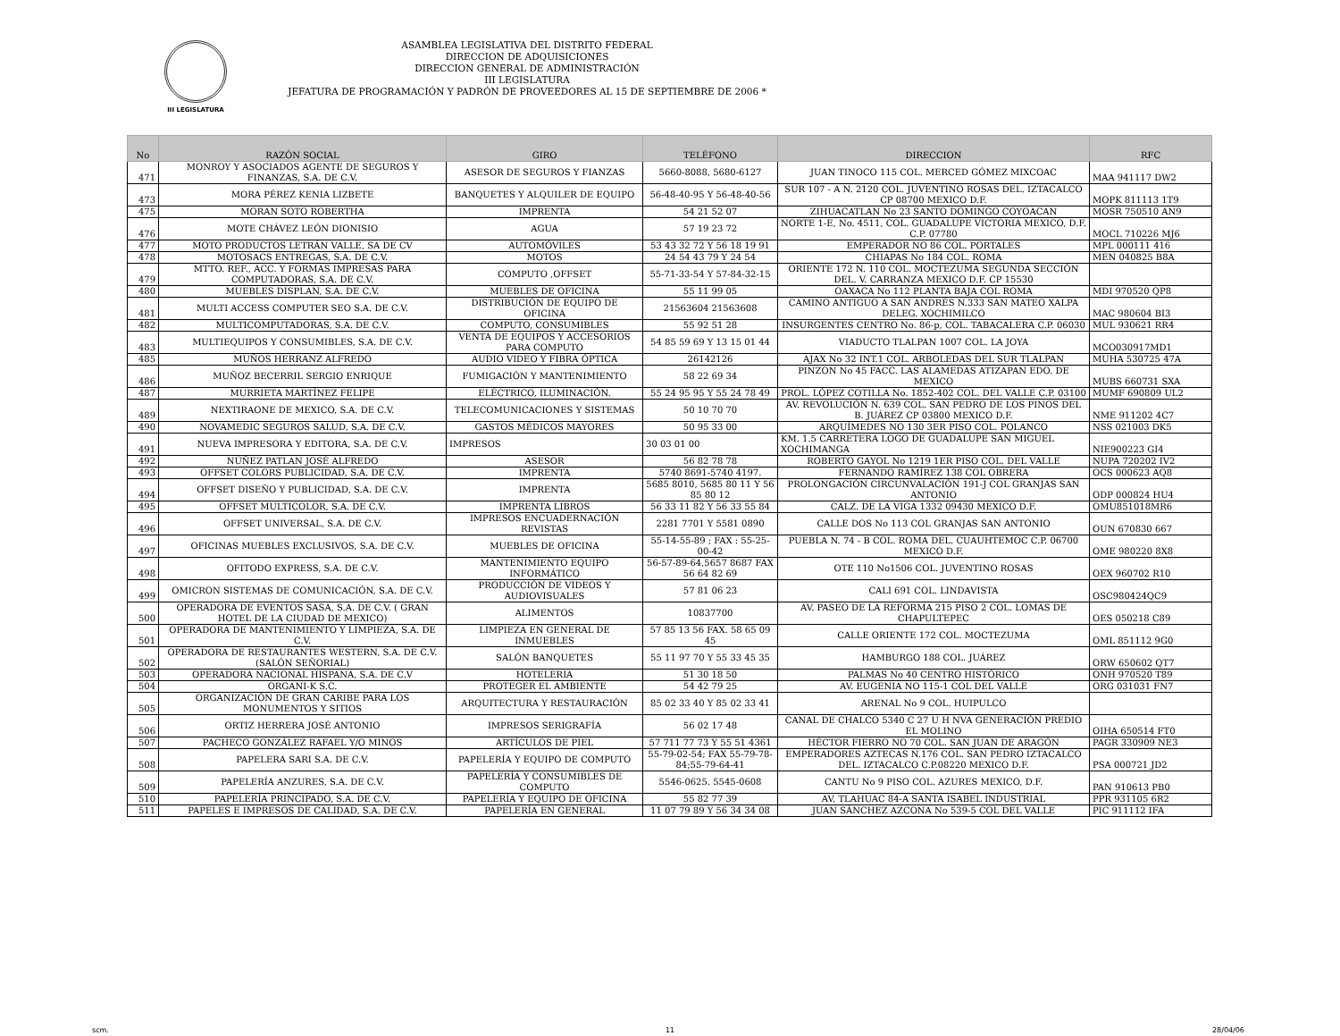III LEGISLATURA
ASAMBLEA LEGISLATIVA DEL DISTRITO FEDERAL
DIRECCION DE ADQUISICIONES
DIRECCION GENERAL DE ADMINISTRACIÓN
III LEGISLATURA
JEFATURA DE PROGRAMACIÓN Y PADRÓN DE PROVEEDORES AL 15 DE SEPTIEMBRE DE 2006 *
| No | RAZÓN SOCIAL | GIRO | TELÉFONO | DIRECCION | RFC |
| --- | --- | --- | --- | --- | --- |
| 471 | MONROY Y ASOCIADOS AGENTE DE SEGUROS Y FINANZAS, S.A. DE C.V. | ASESOR DE SEGUROS Y FIANZAS | 5660-8088, 5680-6127 | JUAN TINOCO 115 COL. MERCED GÓMEZ MIXCOAC | MAA 941117 DW2 |
| 473 | MORA PÉREZ KENIA LIZBETE | BANQUETES Y ALQUILER DE EQUIPO | 56-48-40-95 Y 56-48-40-56 | SUR 107 - A N. 2120 COL. JUVENTINO ROSAS DEL. IZTACALCO CP 08700 MEXICO D.F. | MOPK 811113 1T9 |
| 475 | MORAN SOTO ROBERTHA | IMPRENTA | 54 21 52 07 | ZIHUACATLAN No 23 SANTO DOMINGO COYOACAN | MOSR 750510 AN9 |
| 476 | MOTE CHÁVEZ LEÓN DIONISIO | AGUA | 57 19 23 72 | NORTE 1-E, No. 4511, COL. GUADALUPE VICTORIA MEXICO, D.F. C.P. 07780 | MOCL 710226 MJ6 |
| 477 | MOTO PRODUCTOS LETRÁN VALLE, SA DE CV | AUTOMÓVILES | 53 43 32 72 Y 56 18 19 91 | EMPERADOR NO 86 COL. PORTALES | MPL 000111 416 |
| 478 | MOTOSACS ENTREGAS, S.A. DE C.V. | MOTOS | 24 54 43 79 Y 24 54 | CHIAPAS No 184 COL. ROMA | MEN 040825 B8A |
| 479 | MTTO. REF., ACC. Y FORMAS IMPRESAS PARA COMPUTADORAS, S.A. DE C.V. | COMPUTO ,OFFSET | 55-71-33-54 Y 57-84-32-15 | ORIENTE 172 N. 110 COL. MOCTEZUMA SEGUNDA SECCIÓN DEL. V. CARRANZA MEXICO D.F. CP 15530 | |
| 480 | MUEBLES DISPLAN, S.A. DE C.V. | MUEBLES DE OFICINA | 55 11 99 05 | OAXACA No 112 PLANTA BAJA COL ROMA | MDI 970520 QP8 |
| 481 | MULTI ACCESS COMPUTER SEO S.A. DE C.V. | DISTRIBUCIÓN DE EQUIPO DE OFICINA | 21563604 21563608 | CAMINO ANTIGUO A SAN ANDRÉS N.333 SAN MATEO XALPA DELEG. XOCHIMILCO | MAC 980604 BI3 |
| 482 | MULTICOMPUTADORAS, S.A. DE C.V. | COMPUTO, CONSUMIBLES | 55 92 51 28 | INSURGENTES CENTRO No. 86-p, COL. TABACALERA C.P. 06030 | MUL 930621 RR4 |
| 483 | MULTIEQUIPOS Y CONSUMIBLES, S.A. DE C.V. | VENTA DE EQUIPOS Y ACCESORIOS PARA COMPUTO | 54 85 59 69 Y 13 15 01 44 | VIADUCTO TLALPAN 1007 COL. LA JOYA | MCO030917MD1 |
| 485 | MUÑOS HERRANZ ALFREDO | AUDIO VIDEO Y FIBRA ÓPTICA | 26142126 | AJAX No 32 INT.1 COL. ARBOLEDAS DEL SUR TLALPAN | MUHA 530725 47A |
| 486 | MUÑOZ BECERRIL SERGIO ENRIQUE | FUMIGACIÓN Y MANTENIMIENTO | 58 22 69 34 | PINZON No 45 FACC. LAS ALAMEDAS ATIZAPAN EDO. DE MEXICO | MUBS 660731 SXA |
| 487 | MURRIETA MARTÍNEZ FELIPE | ELÉCTRICO, ILUMINACIÓN. | 55 24 95 95 Y 55 24 78 49 | PROL. LÓPEZ COTILLA No. 1852-402 COL. DEL VALLE C.P. 03100 | MUMF 690809 UL2 |
| 489 | NEXTIRAONE DE MEXICO, S.A. DE C.V. | TELECOMUNICACIONES Y SISTEMAS | 50 10 70 70 | AV. REVOLUCIÓN N. 639 COL. SAN PEDRO DE LOS PINOS DEL B. JUÁREZ CP 03800 MEXICO D.F. | NME 911202 4C7 |
| 490 | NOVAMEDIC SEGUROS SALUD, S.A. DE C.V. | GASTOS MÉDICOS MAYORES | 50 95 33 00 | ARQUÍMEDES NO 130 3ER PISO COL. POLANCO | NSS 021003 DK5 |
| 491 | NUEVA IMPRESORA Y EDITORA, S.A. DE C.V. | IMPRESOS | 30 03 01 00 | KM. 1.5 CARRETERA LOGO DE GUADALUPE SAN MIGUEL XOCHIMANGA | NIE900223 GI4 |
| 492 | NÚÑEZ PATLAN JOSÉ ALFREDO | ASESOR | 56 82 78 78 | ROBERTO GAYOL No 1219 1ER PISO COL. DEL VALLE | NUPA 720202 IV2 |
| 493 | OFFSET COLORS PUBLICIDAD, S.A. DE C.V. | IMPRENTA | 5740 8691-5740 4197. | FERNANDO RAMÍREZ 138 COL OBRERA | OCS 000623 AQ8 |
| 494 | OFFSET DISEÑO Y PUBLICIDAD, S.A. DE C.V. | IMPRENTA | 5685 8010, 5685 80 11 Y 56 85 80 12 | PROLONGACIÓN CIRCUNVALACIÓN 191-J COL GRANJAS SAN ANTONIO | ODP 000824 HU4 |
| 495 | OFFSET MULTICOLOR, S.A. DE C.V. | IMPRENTA LIBROS | 56 33 11 82 Y 56 33 55 84 | CALZ. DE LA VIGA 1332 09430 MEXICO D.F. | OMU851018MR6 |
| 496 | OFFSET UNIVERSAL, S.A. DE C.V. | IMPRESOS ENCUADERNACIÓN REVISTAS | 2281 7701 Y 5581 0890 | CALLE DOS No 113 COL GRANJAS SAN ANTONIO | OUN 670830 667 |
| 497 | OFICINAS MUEBLES EXCLUSIVOS, S.A. DE C.V. | MUEBLES DE OFICINA | 55-14-55-89 ; FAX : 55-25-00-42 | PUEBLA N. 74 - B COL. ROMA DEL. CUAUHTEMOC C.P. 06700 MEXICO D.F. | OME 980220 8X8 |
| 498 | OFITODO EXPRESS, S.A. DE C.V. | MANTENIMIENTO EQUIPO INFORMÁTICO | 56-57-89-64,5657 8687 FAX 56 64 82 69 | OTE 110 No1506 COL. JUVENTINO ROSAS | OEX 960702 R10 |
| 499 | OMICRON SISTEMAS DE COMUNICACIÓN, S.A. DE C.V. | PRODUCCIÓN DE VIDEOS Y AUDIOVISUALES | 57 81 06 23 | CALI 691 COL. LINDAVISTA | OSC980424QC9 |
| 500 | OPERADORA DE EVENTOS SASA, S.A. DE C.V. ( GRAN HOTEL DE LA CIUDAD DE MEXICO) | ALIMENTOS | 10837700 | AV. PASEO DE LA REFORMA 215 PISO 2 COL. LOMAS DE CHAPULTEPEC | OES 050218 C89 |
| 501 | OPERADORA DE MANTENIMIENTO Y LIMPIEZA, S.A. DE C.V. | LIMPIEZA EN GENERAL DE INMUEBLES | 57 85 13 56 FAX. 58 65 09 45 | CALLE ORIENTE 172 COL. MOCTEZUMA | OML 851112 9G0 |
| 502 | OPERADORA DE RESTAURANTES WESTERN, S.A. DE C.V. (SALÓN SEÑORIAL) | SALÓN BANQUETES | 55 11 97 70 Y 55 33 45 35 | HAMBURGO 188 COL. JUÁREZ | ORW 650602 QT7 |
| 503 | OPERADORA NACIONAL HISPANA, S.A. DE C.V | HOTELERIA | 51 30 18 50 | PALMAS No 40 CENTRO HISTÓRICO | ONH 970520 T89 |
| 504 | ORGANI-K S.C. | PROTEGER EL AMBIENTE | 54 42 79 25 | AV. EUGENIA NO 115-1 COL DEL VALLE | ORG 031031 FN7 |
| 505 | ORGANIZACIÓN DE GRAN CARIBE PARA LOS MONUMENTOS Y SITIOS | ARQUITECTURA Y RESTAURACIÓN | 85 02 33 40 Y 85 02 33 41 | ARENAL No 9 COL. HUIPULCO | |
| 506 | ORTIZ HERRERA JOSÉ ANTONIO | IMPRESOS SERIGRAFÍA | 56 02 17 48 | CANAL DE CHALCO 5340 C 27 U H NVA GENERACIÓN PREDIO EL MOLINO | OIHA 650514 FT0 |
| 507 | PACHECO GONZÁLEZ RAFAEL Y/O MINOS | ARTÍCULOS DE PIEL | 57 711 77 73 Y 55 51 4361 | HÉCTOR FIERRO NO 70 COL. SAN JUAN DE ARAGÓN | PAGR 330909 NE3 |
| 508 | PAPELERA SARI S.A. DE C.V. | PAPELERÍA Y EQUIPO DE COMPUTO | 55-79-02-54; FAX 55-79-78-84;55-79-64-41 | EMPERADORES AZTECAS N.176 COL. SAN PEDRO IZTACALCO DEL. IZTACALCO C.P.08220 MEXICO D.F. | PSA 000721 JD2 |
| 509 | PAPELERÍA ANZURES, S.A. DE C.V. | PAPELERÍA Y CONSUMIBLES DE COMPUTO | 5546-0625. 5545-0608 | CANTU No 9 PISO COL. AZURES MEXICO, D.F. | PAN 910613 PB0 |
| 510 | PAPELERÍA PRINCIPADO, S.A. DE C.V. | PAPELERÍA Y EQUIPO DE OFICINA | 55 82 77 39 | AV. TLAHUAC 84-A SANTA ISABEL INDUSTRIAL | PPR 931105 6R2 |
| 511 | PAPELES E IMPRESOS DE CALIDAD, S.A. DE C.V. | PAPELERÍA EN GENERAL | 11 07 79 89 Y 56 34 34 08 | JUAN SÁNCHEZ AZCONA No 539-5 COL DEL VALLE | PIC 911112 IFA |
scm. 11 28/04/06